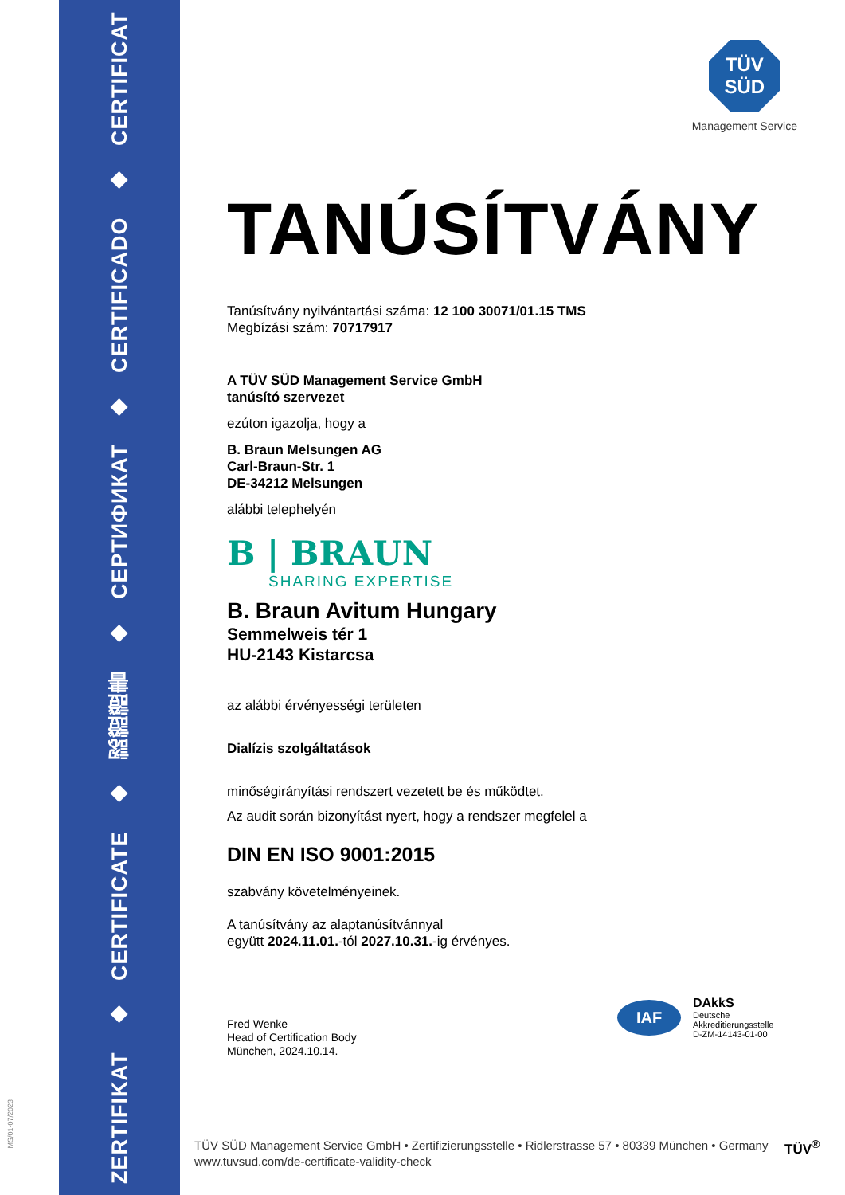ZERTIFIKAT ◆ CERTIFICATE ◆ 認證證書 ◆ СЕРТИФИКАТ ◆ CERTIFICADO ◆ CERTIFICAT
MS/01-07/2023
TÜV
SÜD
Management Service
TANÚSÍTVÁNY
Tanúsítvány nyilvántartási száma: 12 100 30071/01.15 TMS
Megbízási szám: 70717917
A TÜV SÜD Management Service GmbH
tanúsító szervezet
ezúton igazolja, hogy a
B. Braun Melsungen AG
Carl-Braun-Str. 1
DE-34212 Melsungen
alábbi telephelyén
B | BRAUN
SHARING EXPERTISE
B. Braun Avitum Hungary
Semmelweis tér 1
HU-2143 Kistarcsa
az alábbi érvényességi területen
Dialízis szolgáltatások
minőségirányítási rendszert vezetett be és működtet.
Az audit során bizonyítást nyert, hogy a rendszer megfelel a
DIN EN ISO 9001:2015
szabvány követelményeinek.
A tanúsítvány az alaptanúsítvánnyal
együtt 2024.11.01.-tól 2027.10.31.-ig érvényes.
Fred Wenke
Head of Certification Body
München, 2024.10.14.
IAF
DAkkS
Deutsche
Akkreditierungsstelle
D-ZM-14143-01-00
TÜV SÜD Management Service GmbH • Zertifizierungsstelle • Ridlerstrasse 57 • 80339 München • Germany
www.tuvsud.com/de-certificate-validity-check
TÜV<sup>®</sup>